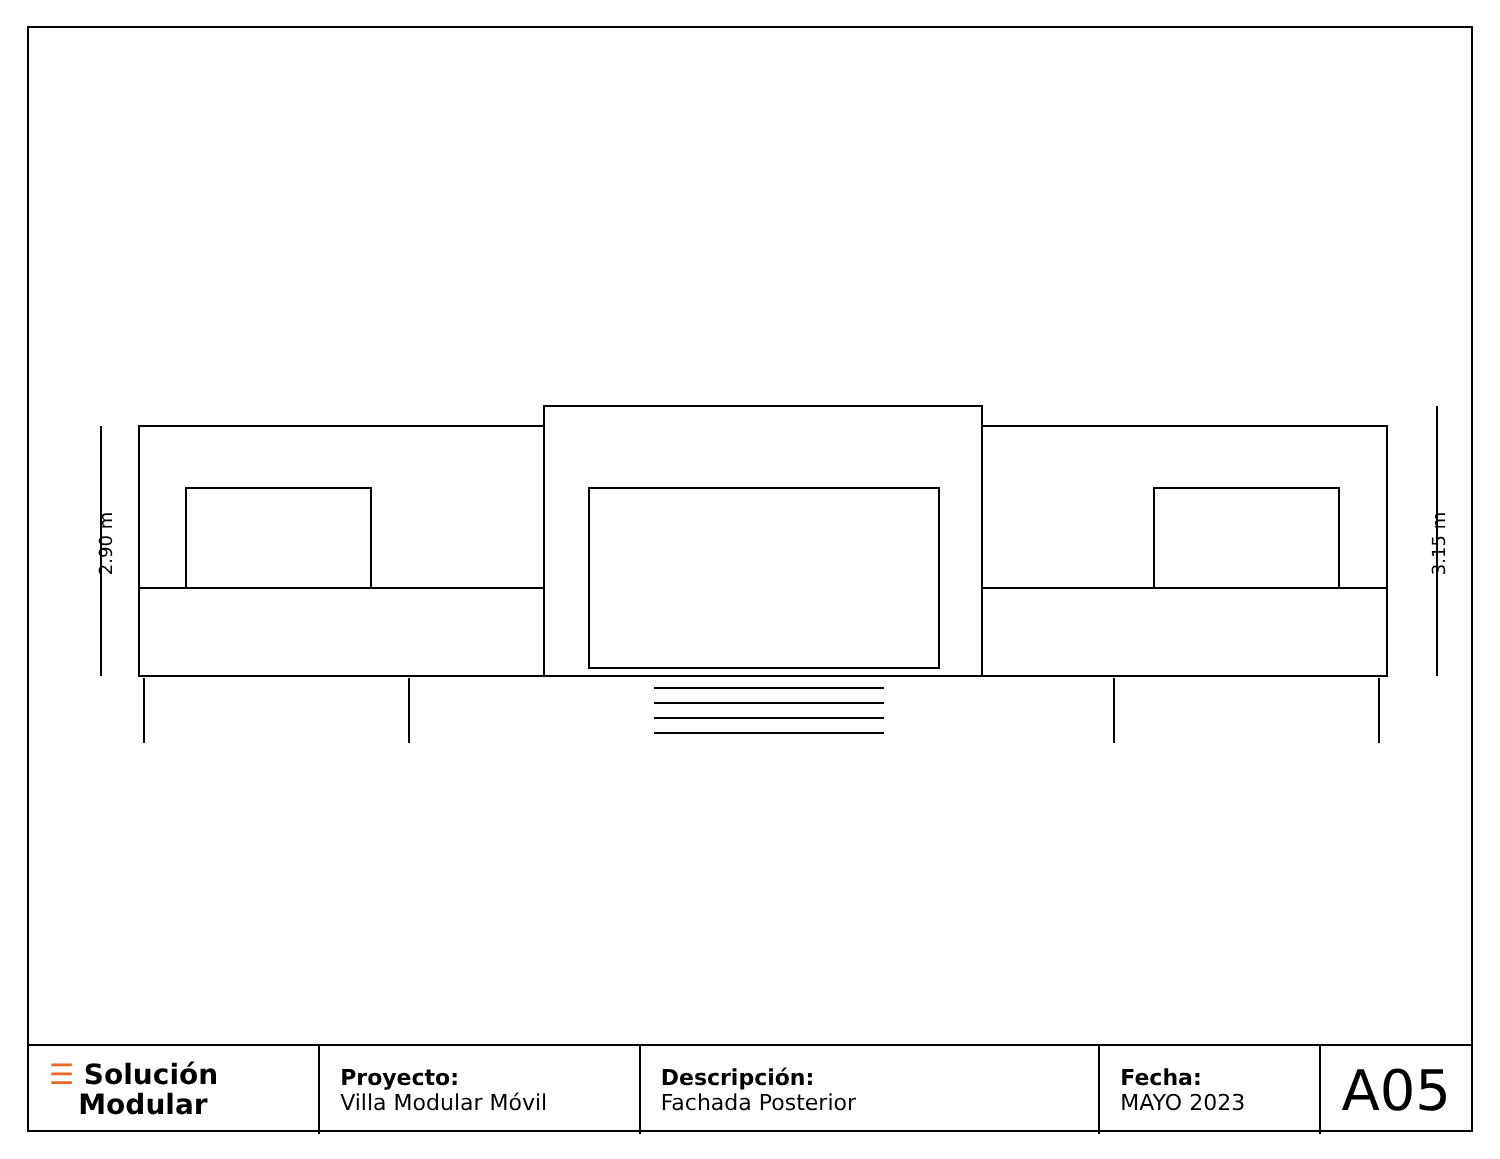2.90 m 3.15 m
| ☰ Solución Modular | Proyecto: Villa Modular Móvil | Descripción: Fachada Posterior | Fecha: MAYO 2023 | A05 |